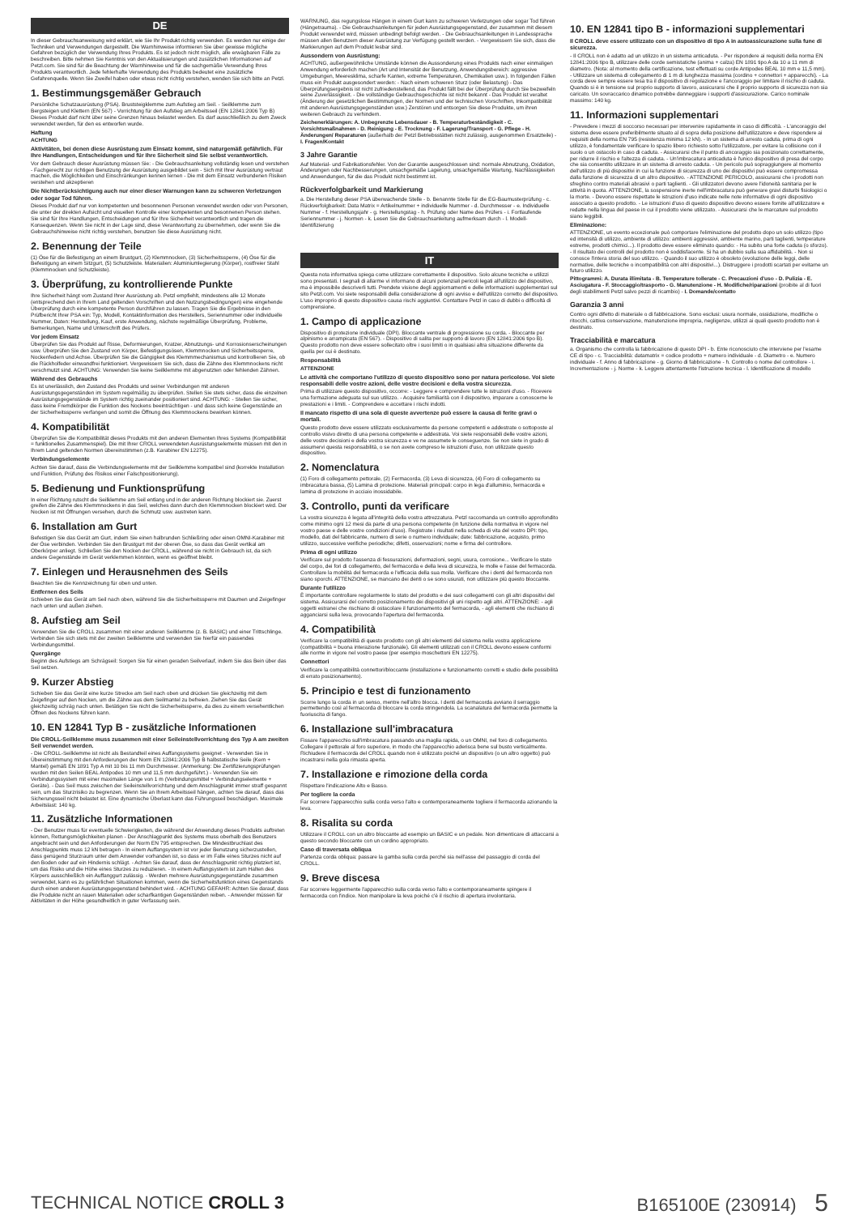DE
In dieser Gebrauchsanweisung wird erklärt, wie Sie Ihr Produkt richtig verwenden. Es werden nur einige der Techniken und Verwendungen dargestellt. Die Warnhinweise informieren Sie über gewisse mögliche Gefahren bezüglich der Verwendung Ihres Produkts. Es ist jedoch nicht möglich, alle erwägbaren Fälle zu beschreiben. Bitte nehmen Sie Kenntnis von den Aktualisierungen und zusätzlichen Informationen auf Petzl.com. Sie sind für die Beachtung der Warnhinweise und für die sachgemäße Verwendung Ihres Produkts verantwortlich. Jede fehlerhafte Verwendung des Produkts bedeutet eine zusätzliche Gefahrenquelle. Wenn Sie Zweifel haben oder etwas nicht richtig verstehen, wenden Sie sich bitte an Petzl.
1. Bestimmungsgemäßer Gebrauch
Persönliche Schutzausrüstung (PSA). Bruststeigklemme zum Aufstieg am Seil. - Seilklemme zum Bergsteigen und Klettern (EN 567) - Vorrichtung für den Aufstieg am Arbeitsseil (EN 12841:2006 Typ B) Dieses Produkt darf nicht über seine Grenzen hinaus belastet werden. Es darf ausschließlich zu dem Zweck verwendet werden, für den es entworfen wurde.
Haftung
ACHTUNG
Aktivitäten, bei denen diese Ausrüstung zum Einsatz kommt, sind naturgemäß gefährlich. Für Ihre Handlungen, Entscheidungen und für Ihre Sicherheit sind Sie selbst verantwortlich.
Vor dem Gebrauch dieser Ausrüstung müssen Sie: - Die Gebrauchsanleitung vollständig lesen und verstehen - Fachgerecht zur richtigen Benutzung der Ausrüstung ausgebildet sein - Sich mit Ihrer Ausrüstung vertraut machen, die Möglichkeiten und Einschränkungen kennen lernen - Die mit dem Einsatz verbundenen Risiken verstehen und akzeptieren
Die Nichtberücksichtigung auch nur einer dieser Warnungen kann zu schweren Verletzungen oder sogar Tod führen.
Dieses Produkt darf nur von kompetenten und besonnenen Personen verwendet werden oder von Personen, die unter der direkten Aufsicht und visuellen Kontrolle einer kompetenten und besonnenen Person stehen. Sie sind für Ihre Handlungen, Entscheidungen und für Ihre Sicherheit verantwortlich und tragen die Konsequenzen. Wenn Sie nicht in der Lage sind, diese Verantwortung zu übernehmen, oder wenn Sie die Gebrauchshinweise nicht richtig verstehen, benutzen Sie diese Ausrüstung nicht.
2. Benennung der Teile
(1) Öse für die Befestigung an einem Brustgurt, (2) Klemmnocken, (3) Sicherheitssperre, (4) Öse für die Befestigung an einem Sitzgurt, (5) Schutzleiste. Materialien: Aluminiumlegierung (Körper), rostfreier Stahl (Klemmnocken und Schutzleiste).
3. Überprüfung, zu kontrollierende Punkte
Ihre Sicherheit hängt vom Zustand Ihrer Ausrüstung ab. Petzl empfiehlt, mindestens alle 12 Monate (entsprechend den in Ihrem Land geltenden Vorschriften und den Nutzungsbedingungen) eine eingehende Überprüfung durch eine kompetente Person durchführen zu lassen. Tragen Sie die Ergebnisse in den Prüfbericht Ihrer PSA ein: Typ, Modell, Kontaktinformation des Herstellers, Seriennummer oder individuelle Nummer, Daten: Herstellung, Kauf, erste Anwendung, nächste regelmäßige Überprüfung, Probleme, Bemerkungen, Name und Unterschrift des Prüfers.
Vor jedem Einsatz
Überprüfen Sie das Produkt auf Risse, Deformierungen, Kratzer, Abnutzungs- und Korrosionserscheinungen usw. Überprüfen Sie den Zustand von Körper, Befestigungsösen, Klemmnocken und Sicherheitssperre, Nockenfedern und Achse. Überprüfen Sie die Gängigkeit des Klemmmechanismus und kontrollieren Sie, ob die Rückholfeder einwandfrei funktioniert. Vergewissern Sie sich, dass die Zähne des Klemmnockens nicht verschmutzt sind. ACHTUNG: Verwenden Sie keine Seilklemme mit abgenutzten oder fehlenden Zähnen.
Während des Gebrauchs
Es ist unerlässlich, den Zustand des Produkts und seiner Verbindungen mit anderen Ausrüstungsgegenständen im System regelmäßig zu überprüfen. Stellen Sie stets sicher, dass die einzelnen Ausrüstungsgegenstände im System richtig zueinander positioniert sind. ACHTUNG: - Stellen Sie sicher, dass keine Fremdkörper die Funktion des Nockens beeinträchtigen - und dass sich keine Gegenstände an der Sicherheitssperre verfangen und somit die Öffnung des Klemmnockens bewirken können.
4. Kompatibilität
Überprüfen Sie die Kompatibilität dieses Produkts mit den anderen Elementen Ihres Systems (Kompatibilität = funktionelles Zusammenspiel). Die mit Ihrer CROLL verwendeten Ausrüstungselemente müssen mit den in Ihrem Land geltenden Normen übereinstimmen (z.B. Karabiner EN 12275).
Verbindungselemente
Achten Sie darauf, dass die Verbindungselemente mit der Seilklemme kompatibel sind (korrekte Installation und Funktion, Prüfung des Risikos einer Falschpositionierung).
5. Bedienung und Funktionsprüfung
In einer Richtung rutscht die Seilklemme am Seil entlang und in der anderen Richtung blockiert sie. Zuerst greifen die Zähne des Klemmnockens in das Seil, welches dann durch den Klemmnocken blockiert wird. Der Nocken ist mit Öffnungen versehen, durch die Schmutz usw. austreten kann.
6. Installation am Gurt
Befestigen Sie das Gerät am Gurt, indem Sie einen halbrunden Schließring oder einen OMNI-Karabiner mit der Öse verbinden. Verbinden Sie den Brustgurt mit der oberen Öse, so dass das Gerät vertikal am Oberkörper anliegt. Schließen Sie den Nocken der CROLL, während sie nicht in Gebrauch ist, da sich andere Gegenstände im Gerät verklemmen könnten, wenn es geöffnet bleibt.
7. Einlegen und Herausnehmen des Seils
Beachten Sie die Kennzeichnung für oben und unten.
Entfernen des Seils
Schieben Sie das Gerät am Seil nach oben, während Sie die Sicherheitssperre mit Daumen und Zeigefinger nach unten und außen ziehen.
8. Aufstieg am Seil
Verwenden Sie die CROLL zusammen mit einer anderen Seilklemme (z. B. BASIC) und einer Trittschlinge. Verbinden Sie sich stets mit der zweiten Seilklemme und verwenden Sie hierfür ein passendes Verbindungsmittel.
Quergänge
Beginn des Aufstiegs am Schrägseil: Sorgen Sie für einen geraden Seilverlauf, indem Sie das Bein über das Seil setzen.
9. Kurzer Abstieg
Schieben Sie das Gerät eine kurze Strecke am Seil nach oben und drücken Sie gleichzeitig mit dem Zeigefinger auf den Nocken, um die Zähne aus dem Seilmantel zu befreien. Ziehen Sie das Gerät gleichzeitig schräg nach unten. Betätigen Sie nicht die Sicherheitssperre, da dies zu einem versehentlichen Öffnen des Nockens führen kann.
10. EN 12841 Typ B - zusätzliche Informationen
Die CROLL-Seilklemme muss zusammen mit einer Seileinstellvorrichtung des Typ A am zweiten Seil verwendet werden.
- Die CROLL-Seilklemme ist nicht als Bestandteil eines Auffangsystems geeignet - Verwenden Sie in Übereinstimmung mit den Anforderungen der Norm EN 12841:2006 Typ B halbstatische Seile (Kern + Mantel) gemäß EN 1891 Typ A mit 10 bis 11 mm Durchmesser. (Anmerkung: Die Zertifizierungsprüfungen wurden mit den Seilen BEAL Antipodes 10 mm und 11,5 mm durchgeführt.) - Verwenden Sie ein Verbindungssystem mit einer maximalen Länge von 1 m (Verbindungsmittel + Verbindungselemente + Geräte). - Das Seil muss zwischen der Seileinstellvorrichtung und dem Anschlagpunkt immer straff gespannt sein, um das Sturzrisiko zu begrenzen. Wenn Sie an Ihrem Arbeitsseil hängen, achten Sie darauf, dass das Sicherungsseil nicht belastet ist. Eine dynamische Überlast kann das Führungsseil beschädigen. Maximale Arbeitslast: 140 kg.
11. Zusätzliche Informationen
- Der Benutzer muss für eventuelle Schwierigkeiten, die während der Anwendung dieses Produkts auftreten können, Rettungsmöglichkeiten planen - Der Anschlagpunkt des Systems muss oberhalb des Benutzers angebracht sein und den Anforderungen der Norm EN 795 entsprechen. Die Mindestbruchlast des Anschlagpunkts muss 12 kN betragen - In einem Auffangsystem ist vor jeder Benutzung sicherzustellen, dass genügend Sturzraum unter dem Anwender vorhanden ist, so dass er im Falle eines Sturzes nicht auf den Boden oder auf ein Hindernis schlägt. - Achten Sie darauf, dass der Anschlagpunkt richtig platziert ist, um das Risiko und die Höhe eines Sturzes zu reduzieren. - In einem Auffangsystem ist zum Halten des Körpers ausschließlich ein Auffanggurt zulässig. - Werden mehrere Ausrüstungsgegenstände zusammen verwendet, kann es zu gefährlichen Situationen kommen, wenn die Sicherheitsfunktion eines Gegenstands durch einen anderen Ausrüstungsgegenstand behindert wird. - ACHTUNG GEFAHR: Achten Sie darauf, dass die Produkte nicht an rauen Materialien oder scharfkantigen Gegenständen reiben. - Anwender müssen für Aktivitäten in der Höhe gesundheitlich in guter Verfassung sein.
WARNUNG, das regungslose Hängen in einem Gurt kann zu schweren Verletzungen oder sogar Tod führen (Hängetrauma). - Die Gebrauchsanleitungen für jeden Ausrüstungsgegenstand, der zusammen mit diesem Produkt verwendet wird, müssen unbedingt befolgt werden. - Die Gebrauchsanleitungen in Landessprache müssen allen Benutzern dieser Ausrüstung zur Verfügung gestellt werden. - Vergewissern Sie sich, dass die Markierungen auf dem Produkt lesbar sind.
Aussondern von Ausrüstung:
ACHTUNG, außergewöhnliche Umstände können die Aussonderung eines Produkts nach einer einmaligen Anwendung erforderlich machen (Art und Intensität der Benutzung, Anwendungsbereich: aggressive Umgebungen, Meeresklima, scharfe Kanten, extreme Temperaturen, Chemikalien usw.). In folgenden Fällen muss ein Produkt ausgesondert werden: - Nach einem schweren Sturz (oder Belastung) - Das Überprüfungsergebnis ist nicht zufriedenstellend, das Produkt fällt bei der Überprüfung durch Sie bezweifeln seine Zuverlässigkeit. - Die vollständige Gebrauchsgeschichte ist nicht bekannt - Das Produkt ist veraltet (Änderung der gesetzlichen Bestimmungen, der Normen und der technischen Vorschriften, Inkompatibilität mit anderen Ausrüstungsgegenständen usw.) Zerstören und entsorgen Sie diese Produkte, um ihren weiteren Gebrauch zu verhindern.
Zeichenerklärungen: A. Unbegrenzte Lebensdauer - B. Temperaturbeständigkeit - C. Vorsichtsmaßnahmen - D. Reinigung - E. Trocknung - F. Lagerung/Transport - G. Pflege - H. Änderungen/ Reparaturen (außerhalb der Petzl Betriebsstätten nicht zulässig, ausgenommen Ersatzteile) - I. Fragen/Kontakt
3 Jahre Garantie
Auf Material- und Fabrikationsfehler. Von der Garantie ausgeschlossen sind: normale Abnutzung, Oxidation, Änderungen oder Nachbesserungen, unsachgemäße Lagerung, unsachgemäße Wartung, Nachlässigkeiten und Anwendungen, für die das Produkt nicht bestimmt ist.
Rückverfolgbarkeit und Markierung
a. Die Herstellung dieser PSA überwachende Stelle - b. Benannte Stelle für die EG-Baumusterprüfung - c. Rückverfolgbarkeit: Data Matrix = Artikelnummer + individuelle Nummer - d. Durchmesser - e. Individuelle Nummer - f. Herstellungsjahr - g. Herstellungstag - h. Prüfung oder Name des Prüfers - i. Fortlaufende Seriennummer - j. Normen - k. Lesen Sie die Gebrauchsanleitung aufmerksam durch - l. Modell-Identifizierung
IT
Questa nota informativa spiega come utilizzare correttamente il dispositivo. Solo alcune tecniche e utilizzi sono presentati. I segnali di allarme vi informano di alcuni potenziali pericoli legati all'utilizzo del dispositivo, ma è impossibile descriverli tutti. Prendete visione degli aggiornamenti e delle informazioni supplementari sul sito Petzl.com. Voi siete responsabili della considerazione di ogni avviso e dell'utilizzo corretto del dispositivo. L'uso improprio di questo dispositivo causa rischi aggiuntivi. Contattare Petzl in caso di dubbi o difficoltà di comprensione.
1. Campo di applicazione
Dispositivo di protezione individuale (DPI). Bloccante ventrale di progressione su corda. - Bloccante per alpinismo e arrampicata (EN 567). - Dispositivo di salita per supporto di lavoro (EN 12841:2006 tipo B). Questo prodotto non deve essere sollecitato oltre i suoi limiti o in qualsiasi altra situazione differente da quella per cui è destinato.
Responsabilità
ATTENZIONE
Le attività che comportano l'utilizzo di questo dispositivo sono per natura pericolose. Voi siete responsabili delle vostre azioni, delle vostre decisioni e della vostra sicurezza.
Prima di utilizzare questo dispositivo, occorre: - Leggere e comprendere tutte le istruzioni d'uso. - Ricevere una formazione adeguata sul suo utilizzo. - Acquisire familiarità con il dispositivo, imparare a conoscerne le prestazioni e i limiti. - Comprendere e accettare i rischi indotti.
Il mancato rispetto di una sola di queste avvertenze può essere la causa di ferite gravi o mortali.
Questo prodotto deve essere utilizzato esclusivamente da persone competenti e addestrate o sottoposte al controllo visivo diretto di una persona competente e addestrata. Voi siete responsabili delle vostre azioni, delle vostre decisioni e della vostra sicurezza e ve ne assumete le conseguenze. Se non siete in grado di assumervi questa responsabilità, o se non avete compreso le istruzioni d'uso, non utilizzate questo dispositivo.
2. Nomenclatura
(1) Foro di collegamento pettorale, (2) Fermacorda, (3) Leva di sicurezza, (4) Foro di collegamento su imbracatura bassa, (5) Lamina di protezione. Materiali principali: corpo in lega d'alluminio, fermacorda e lamina di protezione in acciaio inossidabile.
3. Controllo, punti da verificare
La vostra sicurezza è legata all'integrità della vostra attrezzatura. Petzl raccomanda un controllo approfondito come minimo ogni 12 mesi da parte di una persona competente (in funzione della normativa in vigore nel vostro paese e delle vostre condizioni d'uso). Registrate i risultati nella scheda di vita del vostro DPI: tipo, modello, dati del fabbricante, numero di serie o numero individuale; date: fabbricazione, acquisto, primo utilizzo, successive verifiche periodiche; difetti, osservazioni; nome e firma del controllore.
Prima di ogni utilizzo
Verificare sul prodotto l'assenza di fessurazioni, deformazioni, segni, usura, corrosione... Verificare lo stato del corpo, dei fori di collegamento, del fermacorda e della leva di sicurezza, le molle e l'asse del fermacorda. Controllare la mobilità del fermacorda e l'efficacia della sua molla. Verificare che i denti del fermacorda non siano sporchi. ATTENZIONE, se mancano dei denti o se sono usurati, non utilizzare più questo bloccante.
Durante l'utilizzo
È importante controllare regolarmente lo stato del prodotto e dei suoi collegamenti con gli altri dispositivi del sistema. Assicurarsi del corretto posizionamento dei dispositivi gli uni rispetto agli altri. ATTENZIONE: - agli oggetti estranei che rischiano di ostacolare il funzionamento del fermacorda, - agli elementi che rischiano di agganciarsi sulla leva, provocando l'apertura del fermacorda.
4. Compatibilità
Verificare la compatibilità di questo prodotto con gli altri elementi del sistema nella vostra applicazione (compatibilità = buona interazione funzionale). Gli elementi utilizzati con il CROLL devono essere conformi alle norme in vigore nel vostro paese (per esempio moschettoni EN 12275).
Connettori
Verificare la compatibilità connettori/bloccante (installazione e funzionamento corretti e studio delle possibilità di errato posizionamento).
5. Principio e test di funzionamento
Scorre lungo la corda in un senso, mentre nell'altro blocca. I denti del fermacorda avviano il serraggio permettendo così al fermacorda di bloccare la corda stringendola. La scanalatura del fermacorda permette la fuoriuscita di fango.
6. Installazione sull'imbracatura
Fissare l'apparecchio sull'imbracatura passando una maglia rapida, o un OMNI, nel foro di collegamento. Collegare il pettorale al foro superiore, in modo che l'apparecchio aderisca bene sul busto verticalmente. Richiudere il fermacorda del CROLL quando non è utilizzato poiché un dispositivo (o un altro oggetto) può incastrarsi nella gola rimasta aperta.
7. Installazione e rimozione della corda
Rispettare l'indicazione Alto e Basso.
Per togliere la corda
Far scorrere l'apparecchio sulla corda verso l'alto e contemporaneamente togliere il fermacorda azionando la leva.
8. Risalita su corda
Utilizzare il CROLL con un altro bloccante ad esempio un BASIC e un pedale. Non dimenticare di attaccarsi a questo secondo bloccante con un cordino appropriato.
Caso di traversata obliqua
Partenza corda obliqua: passare la gamba sulla corda perché sia nell'asse del passaggio di corda del CROLL.
9. Breve discesa
Far scorrere leggermente l'apparecchio sulla corda verso l'alto e contemporaneamente spingere il fermacorda con l'indice. Non manipolare la leva poiché c'è il rischio di apertura involontaria.
10. EN 12841 tipo B - informazioni supplementari
Il CROLL deve essere utilizzato con un dispositivo di tipo A in autoassicurazione sulla fune di sicurezza.
- Il CROLL non è adatto ad un utilizzo in un sistema anticaduta. - Per rispondere ai requisiti della norma EN 12841:2006 tipo B, utilizzare delle corde semistatiche (anima + calza) EN 1891 tipo A da 10 a 11 mm di diametro. (Nota: al momento della certificazione, test effettuati su corde Antipodes BEAL 10 mm e 11,5 mm). - Utilizzare un sistema di collegamento di 1 m di lunghezza massima (cordino + connettori + apparecchi). - La corda deve sempre essere tesa tra il dispositivo di regolazione e l'ancoraggio per limitare il rischio di caduta. Quando si è in tensione sul proprio supporto di lavoro, assicurarsi che il proprio supporto di sicurezza non sia caricato. Un sovraccarico dinamico potrebbe danneggiare i supporti d'assicurazione. Carico nominale massimo: 140 kg.
11. Informazioni supplementari
- Prevedere i mezzi di soccorso necessari per intervenire rapidamente in caso di difficoltà. - L'ancoraggio del sistema deve essere preferibilmente situato al di sopra della posizione dell'utilizzatore e deve rispondere ai requisiti della norma EN 795 (resistenza minima 12 kN). - In un sistema di arresto caduta, prima di ogni utilizzo, è fondamentale verificare lo spazio libero richiesto sotto l'utilizzatore, per evitare la collisione con il suolo o un ostacolo in caso di caduta. - Assicurarsi che il punto di ancoraggio sia posizionato correttamente, per ridurre il rischio e l'altezza di caduta. - Un'imbracatura anticaduta è l'unico dispositivo di presa del corpo che sia consentito utilizzare in un sistema di arresto caduta. - Un pericolo può sopraggiungere al momento dell'utilizzo di più dispositivi in cui la funzione di sicurezza di uno dei dispositivi può essere compromessa dalla funzione di sicurezza di un altro dispositivo. - ATTENZIONE PERICOLO, assicurarsi che i prodotti non sfreghino contro materiali abrasivi o parti taglienti. - Gli utilizzatori devono avere l'idoneità sanitaria per le attività in quota. ATTENZIONE, la sospensione inerte nell'imbracatura può generare gravi disturbi fisiologici o la morte. - Devono essere rispettate le istruzioni d'uso indicate nelle note informative di ogni dispositivo associato a questo prodotto. - Le istruzioni d'uso di questo dispositivo devono essere fornite all'utilizzatore e redatte nella lingua del paese in cui il prodotto viene utilizzato. - Assicurarsi che le marcature sul prodotto siano leggibili.
Eliminazione:
ATTENZIONE, un evento eccezionale può comportare l'eliminazione del prodotto dopo un solo utilizzo (tipo ed intensità di utilizzo, ambiente di utilizzo: ambienti aggressivi, ambiente marino, parti taglienti, temperature estreme, prodotti chimici...). Il prodotto deve essere eliminato quando: - Ha subito una forte caduta (o sforzo). - Il risultato dei controlli del prodotto non è soddisfacente. Si ha un dubbio sulla sua affidabilità. - Non si conosce l'intera storia del suo utilizzo. - Quando il suo utilizzo è obsoleto (evoluzione delle leggi, delle normative, delle tecniche o incompatibilità con altri dispositivi...). Distruggere i prodotti scartati per evitarne un futuro utilizzo.
Pittogrammi: A. Durata illimitata - B. Temperature tollerate - C. Precauzioni d'uso - D. Pulizia - E. Asciugatura - F. Stoccaggio/trasporto - G. Manutenzione - H. Modifiche/riparazioni (proibite al di fuori degli stabilimenti Petzl salvo pezzi di ricambio) - I. Domande/contatto
Garanzia 3 anni
Contro ogni difetto di materiale o di fabbricazione. Sono esclusi: usura normale, ossidazione, modifiche o ritocchi, cattiva conservazione, manutenzione impropria, negligenze, utilizzi ai quali questo prodotto non è destinato.
Tracciabilità e marcatura
a. Organismo che controlla la fabbricazione di questo DPI - b. Ente riconosciuto che interviene per l'esame CE di tipo - c. Tracciabilità: datamatrix = codice prodotto + numero individuale - d. Diametro - e. Numero individuale - f. Anno di fabbricazione - g. Giorno di fabbricazione - h. Controllo o nome del controllore - i. Incrementazione - j. Norme - k. Leggere attentamente l'istruzione tecnica - l. Identificazione di modello
TECHNICAL NOTICE CROLL 3 B165100E (230914) 5